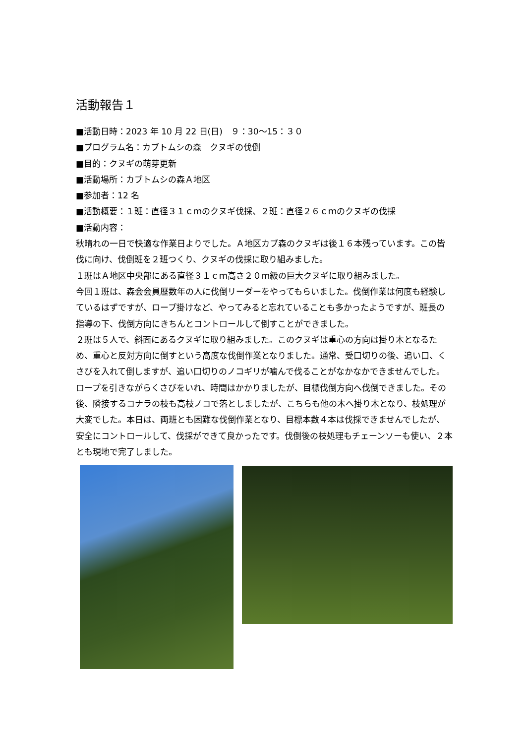活動報告１
■活動日時：2023 年 10 月 22 日(日)　９：30～15：３０
■プログラム名：カブトムシの森　クヌギの伐倒
■目的：クヌギの萌芽更新
■活動場所：カブトムシの森Ａ地区
■参加者：12 名
■活動概要：１班：直径３１ｃｍのクヌギ伐採、２班：直径２６ｃｍのクヌギの伐採
■活動内容：
秋晴れの一日で快適な作業日よりでした。Ａ地区カブ森のクヌギは後１６本残っています。この皆伐に向け、伐倒班を２班つくり、クヌギの伐採に取り組みました。
１班はＡ地区中央部にある直径３１ｃｍ高さ２０ｍ級の巨大クヌギに取り組みました。
今回１班は、森会会員歴数年の人に伐倒リーダーをやってもらいました。伐倒作業は何度も経験しているはずですが、ロープ掛けなど、やってみると忘れていることも多かったようですが、班長の指導の下、伐倒方向にきちんとコントロールして倒すことができました。
２班は５人で、斜面にあるクヌギに取り組みました。このクヌギは重心の方向は掛り木となるため、重心と反対方向に倒すという高度な伐倒作業となりました。通常、受口切りの後、追い口、くさびを入れて倒しますが、追い口切りのノコギリが噛んで伐ることがなかなかできませんでした。ロープを引きながらくさびをいれ、時間はかかりましたが、目標伐倒方向へ伐倒できました。その後、隣接するコナラの枝も高枝ノコで落としましたが、こちらも他の木へ掛り木となり、枝処理が大変でした。本日は、両班とも困難な伐倒作業となり、目標本数４本は伐採できませんでしたが、安全にコントロールして、伐採ができて良かったです。伐倒後の枝処理もチェーンソーも使い、２本とも現地で完了しました。